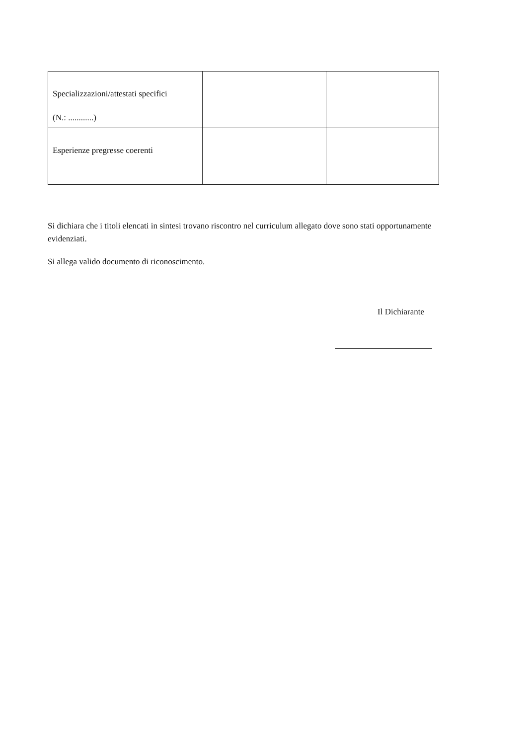| Specializzazioni/attestati specifici (N.: ............) | | |
| Esperienze pregresse coerenti | | |
Si dichiara che i titoli elencati in sintesi trovano riscontro nel curriculum allegato dove sono stati opportunamente evidenziati.
Si allega valido documento di riconoscimento.
Il Dichiarante